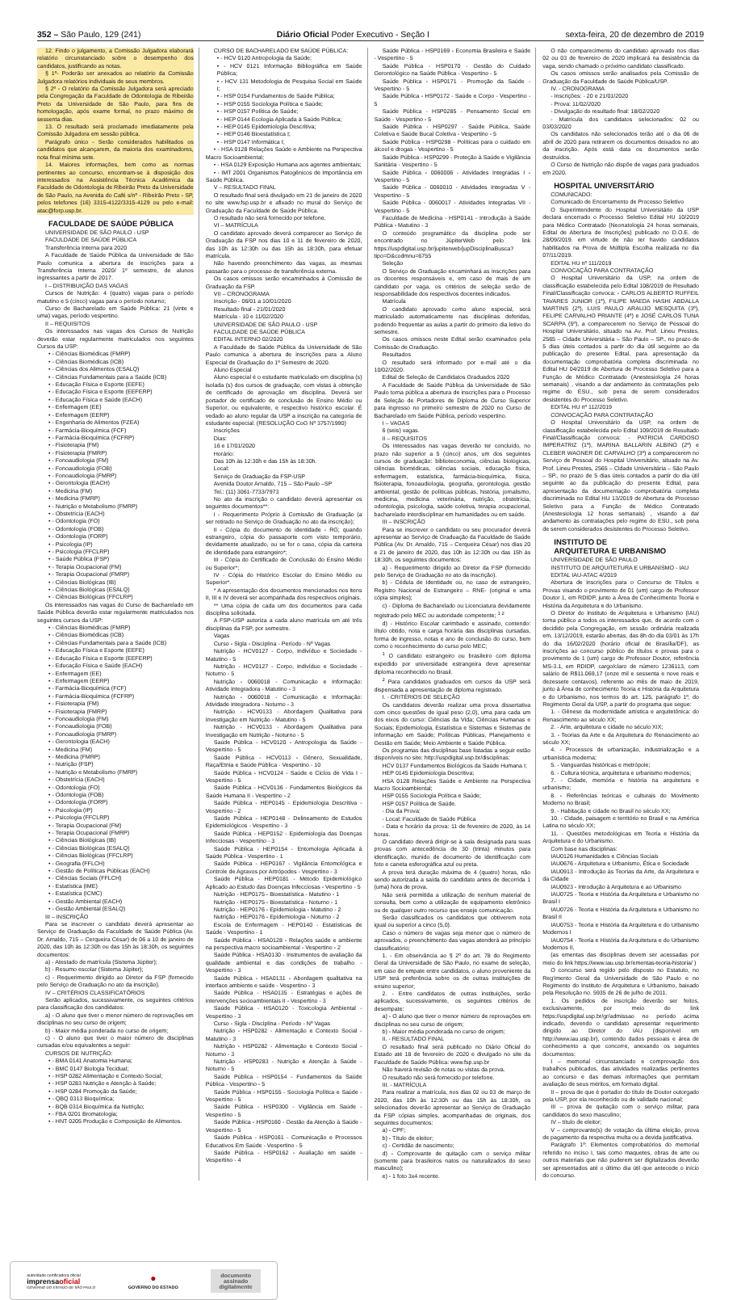352 – São Paulo, 129 (241) Diário Oficial Poder Executivo - Seção I sexta-feira, 20 de dezembro de 2019
12. Findo o julgamento, a Comissão Julgadora elaborará relatório circunstanciado sobre o desempenho dos candidatos, justificando as notas.
§ 1º- Poderão ser anexados ao relatório da Comissão Julgadora relatórios individuais de seus membros.
§ 2º - O relatório da Comissão Julgadora será apreciado pela Congregação da Faculdade de Odontologia de Ribeirão Preto da Universidade de São Paulo, para fins de homologação, após exame formal, no prazo máximo de sessenta dias.
13. O resultado será proclamado imediatamente pela Comissão Julgadora em sessão pública.
Parágrafo único - Serão considerados habilitados os candidatos que alcançarem, da maioria dos examinadores, nota final mínima sete.
14. Maiores informações, bem como as normas pertinentes ao concurso, encontram-se à disposição dos interessados na Assistência Técnica Acadêmica da Faculdade de Odontologia de Ribeirão Preto da Universidade de São Paulo, na Avenida do Café s/nº - Ribeirão Preto - SP, pelos telefones (16) 3315-4122/3315-4129 ou pelo e-mail: atac@forp.usp.br.
FACULDADE DE SAÚDE PÚBLICA
UNIVERSIDADE DE SÃO PAULO - USP
FACULDADE DE SAÚDE PÚBLICA
Transferência Interna para 2020
A Faculdade de Saúde Pública da Universidade de São Paulo comunica a abertura de inscrições para a Transferência Interna 2020/ 1º semestre, de alunos ingressantes a partir de 2017.
I – DISTRIBUIÇÃO DAS VAGAS
Cursos de Nutrição: 4 (quatro) vagas para o período matutino e 5 (cinco) vagas para o período noturno;
Curso de Bacharelado em Saúde Pública: 21 (vinte e uma) vagas, período vespertino.
II – REQUISITOS
Os interessados nas vagas dos Cursos de Nutrição deverão estar regularmente matriculados nos seguintes Cursos da USP:
• - Ciências Biomédicas (FMRP)
• - Ciências Biomédicas (ICB)
• - Ciências dos Alimentos (ESALQ)
• - Ciências Fundamentais para a Saúde (ICB)
• - Educação Física e Esporte (EEFE)
• - Educação Física e Esporte (EEFERP)
• - Educação Física e Saúde (EACH)
• - Enfermagem (EE)
• - Enfermagem (EERP)
• - Engenharia de Alimentos (FZEA)
• - Farmácia-Bioquímica (FCF)
• - Farmácia-Bioquímica (FCFRP)
• - Fisioterapia (FM)
• - Fisioterapia (FMRP)
• - Fonoaudiologia (FM)
• - Fonoaudiologia (FOB)
• - Fonoaudiologia (FMRP)
• - Gerontologia (EACH)
• - Medicina (FM)
• - Medicina (FMRP)
• - Nutrição e Metabolismo (FMRP)
• - Obstetrícia (EACH)
• - Odontologia (FO)
• - Odontologia (FOB)
• - Odontologia (FORP)
• - Psicologia (IP)
• - Psicologia (FFCLRP)
• - Saúde Pública (FSP)
• - Terapia Ocupacional (FM)
• - Terapia Ocupacional (FMRP)
• - Ciências Biológicas (IB)
• - Ciências Biológicas (ESALQ)
• - Ciências Biológicas (FFCLRP)
Os interessados nas vagas do Curso de Bacharelado em Saúde Pública deverão estar regularmente matriculados nos seguintes cursos da USP:
• - Ciências Biomédicas (FMRP)
• - Ciências Biomédicas (ICB)
• - Ciências Fundamentais para a Saúde (ICB)
• - Educação Física e Esporte (EEFE)
• - Educação Física e Esporte (EEFERP)
• - Educação Física e Saúde (EACH)
• - Enfermagem (EE)
• - Enfermagem (EERP)
• - Farmácia-Bioquímica (FCF)
• - Farmácia-Bioquímica (FCFRP)
• - Fisioterapia (FM)
• - Fisioterapia (FMRP)
• - Fonoaudiologia (FM)
• - Fonoaudiologia (FOB)
• - Fonoaudiologia (FMRP)
• - Gerontologia (EACH)
• - Medicina (FM)
• - Medicina (FMRP)
• - Nutrição (FSP)
• - Nutrição e Metabolismo (FMRP)
• - Obstetrícia (EACH)
• - Odontologia (FO)
• - Odontologia (FOB)
• - Odontologia (FORP)
• - Psicologia (IP)
• - Psicologia (FFCLRP)
• - Terapia Ocupacional (FM)
• - Terapia Ocupacional (FMRP)
• - Ciências Biológicas (IB)
• - Ciências Biológicas (ESALQ)
• - Ciências Biológicas (FFCLRP)
• - Geografia (FFLCH)
• - Gestão de Políticas Públicas (EACH)
• - Ciências Sociais (FFLCH)
• - Estatística (IME)
• - Estatística (ICMC)
• - Gestão Ambiental (EACH)
• - Gestão Ambiental (ESALQ)
III – INSCRIÇÃO
Para se inscrever o candidato deverá apresentar ao Serviço de Graduação da Faculdade de Saúde Pública (Av. Dr. Arnaldo, 715 – Cerqueira César) de 06 a 10 de janeiro de 2020, das 10h às 12:30h ou das 15h às 18:30h, os seguintes documentos:
a) - Atestado de matrícula (Sistema Júpiter);
b) - Resumo escolar (Sistema Júpiter);
c) - Requerimento dirigido ao Diretor da FSP (fornecido pelo Serviço de Graduação no ato da inscrição).
IV – CRITÉRIOS CLASSIFICATÓRIOS
Serão aplicados, sucessivamente, os seguintes critérios para classificação dos candidatos:
a) - O aluno que tiver o menor número de reprovações em disciplinas no seu curso de origem;
b) - Maior média ponderada no curso de origem;
c) - O aluno que tiver o maior número de disciplinas cursadas e/ou equivalentes a seguir:
CURSOS DE NUTRIÇÃO:
• - BMA 0141 Anatomia Humana;
• - BMC 0147 Biologia Tecidual;
• - HSP 0282 Alimentação e Contexto Social;
• - HSP 0283 Nutrição e Atenção à Saúde;
• - HSP 0284 Promoção da Saúde;
• - QBQ 0313 Bioquímica;
• - BQB 0314 Bioquímica da Nutrição;
• - FBA 0201 Bromatologia;
• - HNT 0205 Produção e Composição de Alimentos.
CURSO DE BACHARELADO EM SAÚDE PÚBLICA:
• - HCV 0120 Antropologia da Saúde;
• - HCV 0121 Informação Bibliográfica em Saúde Pública;
• - HCV 131 Metodologia de Pesquisa Social em Saúde I;
• - HSP 0154 Fundamentos de Saúde Pública;
• - HSP 0155 Sociologia Política e Saúde;
• - HSP 0157 Política de Saúde;
• - HEP 0144 Ecologia Aplicada à Saúde Pública;
• - HEP 0145 Epidemiologia Descritiva;
• - HEP 0146 Bioestatística I;
• - HSP 0147 Informática I;
• - HSA 0128 Relações Saúde e Ambiente na Perspectiva Macro Socioambiental;
• - HSA 0129 Exposição Humana aos agentes ambientais;
• - IMT 2001 Organismos Patogênicos de Importância em Saúde Pública.
V – RESULTADO FINAL
O resultado final será divulgado em 21 de janeiro de 2020 no site www.fsp.usp.br e afixado no mural do Serviço de Graduação da Faculdade de Saúde Pública.
O resultado não será fornecido por telefone.
VI – MATRÍCULA
O candidato aprovado deverá comparecer ao Serviço de Graduação da FSP nos dias 10 e 11 de fevereiro de 2020, das 10h às 12:30h ou das 15h às 18:30h, para efetuar matrícula.
Não havendo preenchimento das vagas, as mesmas passarão para o processo de transferência externa.
Os casos omissos serão encaminhados à Comissão de Graduação da FSP.
VII – CRONOGRAMA
Inscrição - 06/01 a 10/01/2020
Resultado final - 21/01/2020
Matrícula - 10 e 11/02/2020
UNIVERSIDADE DE SÃO PAULO - USP
FACULDADE DE SAÚDE PÚBLICA
EDITAL INTERNO 02/2020
A Faculdade de Saúde Pública da Universidade de São Paulo comunica a abertura de inscrições para a Aluno Especial de Graduação do 1º Semestre de 2020.
Aluno Especial
Aluno especial é o estudante matriculado em disciplina (s) isolada (s) dos cursos de graduação, com vistas à obtenção de certificado de aprovação em disciplina. Deverá ser portador de certificado de conclusão de Ensino Médio ou Superior, ou equivalente, e respectivo histórico escolar. É vedado ao aluno regular da USP a inscrição na categoria de estudante especial. (RESOLUÇÃO CoG Nº 3757/1990)
Inscrições
Dias:
16 e 17/01/2020
Horário:
Das 10h às 12:30h e das 15h às 18:30h.
Local:
Serviço de Graduação da FSP-USP
Avenida Doutor Arnaldo, 715 – São Paulo –SP
Tel.: (11) 3061-7733/7973
No ato da inscrição o candidato deverá apresentar os seguintes documentos**:
I - Requerimento Próprio à Comissão de Graduação (a ser retirado no Serviço de Graduação no ato da inscrição);
II - Cópia do documento de identidade - RG; quando estrangeiro, cópia do passaporte com visto temporário, devidamente atualizado, ou se for o caso, cópia da carteira de identidade para estrangeiro*;
III - Cópia do Certificado de Conclusão do Ensino Médio ou Superior*;
IV - Cópia do Histórico Escolar do Ensino Médio ou Superior*.
* A apresentação dos documentos mencionados nos itens II, III e IV deverá ser acompanhada dos respectivos originais.
** Uma cópia de cada um dos documentos para cada disciplina solicitada.
A FSP-USP autoriza a cada aluno matrícula em até três disciplinas da FSP, por semestre.
Vagas
Curso - Sigla - Disciplina - Período - Nº Vagas
Nutrição - HCV0127 - Corpo, Indivíduo e Sociedade - Matutino - 5
Nutrição - HCV0127 - Corpo, Indivíduo e Sociedade - Noturno - 5
Nutrição - 0060018 - Comunicação e Informação: Atividade Integradora - Matutino - 3
Nutrição - 0060018 - Comunicação e Informação: Atividade Integradora - Noturno - 3
Nutrição - HCV0133 - Abordagem Qualitativa para Investigação em Nutrição - Matutino - 5
Nutrição - HCV0133 - Abordagem Qualitativa para Investigação em Nutrição - Noturno - 5
Saúde Pública - HCV0120 - Antropologia da Saúde - Vespertino - 5
Saúde Pública - HCV0113 - Gênero, Sexualidade, Raça/Etnia e Saúde Pública - Vespertino - 10
Saúde Pública - HCV0124 - Saúde e Ciclos de Vida I - Vespertino - 5
Saúde Pública - HCV0136 - Fundamentos Biológicos da Saúde Humana II - Vespertino - 2
Saúde Pública - HEP0145 - Epidemiologia Descritiva - Vespertino - 2
Saúde Pública - HEP0148 - Delineamento de Estudos Epidemiológicos - Vespertino - 3
Saúde Pública - HEP0152 - Epidemiologia das Doenças Infecciosas - Vespertino - 3
Saúde Pública - HEP0154 - Entomologia Aplicada à Saúde Pública - Vespertino - 1
Saúde Pública - HEP0167 - Vigilância Entomológica e Controle de Agravos por Artrópodes - Vespertino - 3
Saúde Pública - HEP0181 - Método Epidemiológico Aplicado ao Estudo das Doenças Infecciosas - Vespertino - 5
Nutrição - HEP0175 - Bioestatística - Matutino - 1
Nutrição - HEP0175 - Bioestatística - Noturno - 1
Nutrição - HEP0176 - Epidemiologia - Matutino - 2
Nutrição - HEP0176 - Epidemiologia - Noturno - 2
Escola de Enfermagem - HEP0140 - Estatísticas de Saúde - Vespertino - 1
Saúde Pública - HSA0128 - Relações saúde e ambiente na perspectiva macro socioambiental - Vespertino - 2
Saúde Pública - HSA0130 - Instrumentos de avaliação da qualidade ambiental e das condições de trabalho - Vespertino - 3
Saúde Pública - HSA0131 - Abordagem qualitativa na interface ambiente e saúde - Vespertino - 3
Saúde Pública - HSA0135 - Estratégias e ações de intervenções socioambientais II - Vespertino - 3
Saúde Pública - HSA0120 - Toxicologia Ambiental - Vespertino - 3
Curso - Sigla - Disciplina - Período - Nº Vagas
Nutrição - HSP0282 - Alimentação e Contexto Social - Matutino - 3
Nutrição - HSP0282 - Alimentação e Contexto Social - Noturno - 3
Nutrição - HSP0283 - Nutrição e Atenção à Saúde - Noturno - 5
Saúde Pública - HSP0154 - Fundamentos da Saúde Pública - Vespertino - 5
Saúde Pública - HSP0155 - Sociologia Política e Saúde - Vespertino - 5
Saúde Pública - HSP0300 - Vigilância em Saúde - Vespertino - 5
Saúde Pública - HSP0160 - Gestão da Atenção à Saúde - Vespertino - 5
Saúde Pública - HSP0161 - Comunicação e Processos Educativos Em Saúde - Vespertino - 5
Saúde Pública - HSP0162 - Avaliação em saúde - Vespertino - 4
Saúde Pública - HSP0169 - Economia Brasileira e Saúde - Vespertino - 5
Saúde Pública - HSP0170 - Gestão do Cuidado Gerontológico na Saúde Pública - Vespertino - 5
Saúde Pública - HSP0171 - Promoção da Saúde - Vespertino - 5
Saúde Pública - HSP0172 - Saúde e Corpo - Vespertino - 5
Saúde Pública - HSP0285 - Pensamento Social em Saúde - Vespertino - 5
Saúde Pública - HSP0297 - Saúde Pública, Saúde Coletiva e Saúde Bucal Coletiva - Vespertino - 5
Saúde Pública - HSP0298 - Políticas para o cuidado em álcool e drogas - Vespertino - 5
Saúde Pública - HSP0299 - Proteção à Saúde e Vigilância Sanitária - Vespertino - 5
Saúde Pública - 0060006 - Atividades Integradas I - Vespertino - 5
Saúde Pública - 0060010 - Atividades Integradas V - Vespertino - 5
Saúde Pública - 0060017 - Atividades Integradas VII - Vespertino - 5
Faculdade de Medicina - HSP0141 - Introdução à Saúde Pública - Matutino - 3
O conteúdo programático da disciplina pode ser encontrado no JúpiterWeb pelo link https://uspdigital.usp.br/jupiterweb/jupDisciplinaBusca?tipo=D&codmnu=6755
Seleção
O Serviço de Graduação encaminhará as inscrições para os docentes responsáveis e, em caso de mais de um candidato por vaga, os critérios de seleção serão de responsabilidade dos respectivos docentes indicados.
Matrícula
O candidato aprovado como aluno especial, será matriculado automaticamente nas disciplinas deferidas, podendo frequentar as aulas a partir do primeiro dia letivo do semestre.
Os casos omissos neste Edital serão examinados pela Comissão de Graduação.
Resultados
O resultado será informado por e-mail até o dia 10/02/2020.
Edital de Seleção de Candidatos Graduados 2020
A Faculdade de Saúde Pública da Universidade de São Paulo torna pública a abertura de inscrições para o Processo de Seleção de Portadores de Diploma de Curso Superior para ingresso no primeiro semestre de 2020 no Curso de Bacharelado em Saúde Pública, período vespertino.
I – VAGAS
6 (seis) vagas.
II – REQUISITOS
Os interessados nas vagas deverão ter concluído, no prazo não superior a 5 (cinco) anos, um dos seguintes cursos de graduação: biblioteconomia, ciências biológicas, ciências biomédicas, ciências sociais, educação física, enfermagem, estatística, farmácia-bioquímica, física, fisioterapia, fonoaudiologia, geografia, gerontologia, gestão ambiental, gestão de políticas públicas, história, jornalismo, medicina, medicina veterinária, nutrição, obstetrícia, odontologia, psicologia, saúde coletiva, terapia ocupacional, bacharelado interdisciplinar em humanidades ou em saúde.
III – INSCRIÇÃO
Para se inscrever o candidato ou seu procurador deverá apresentar ao Serviço de Graduação da Faculdade de Saúde Pública (Av. Dr. Arnaldo, 715 – Cerqueira César) nos dias 20 e 21 de janeiro de 2020, das 10h às 12:30h ou das 15h às 18:30h, os seguintes documentos:
a) - Requerimento dirigido ao Diretor da FSP (fornecido pelo Serviço de Graduação no ato da inscrição).
b) - Cédula de Identidade ou, no caso de estrangeiro, Registro Nacional de Estrangeiro – RNE- (original e uma cópia simples);
c) - Diploma de Bacharelado ou Licenciatura devidamente registrado pelo MEC ou autoridade competente; <sup>1 2</sup>
d) - Histórico Escolar carimbado e assinado, contendo: título obtido, nota e carga horária das disciplinas cursadas, forma de ingresso, notas e ano de conclusão do curso, bem como o reconhecimento do curso pelo MEC;
<sup>1</sup> O candidato estrangeiro ou brasileiro com diploma expedido por universidade estrangeira deve apresentar diploma reconhecido no Brasil.
<sup>2</sup> Para candidatos graduados em cursos da USP será dispensada a apresentação de diploma registrado.
I. - CRITÉRIOS DE SELEÇÃO
Os candidatos deverão realizar uma prova dissertativa com cinco questões de igual peso (2,0), uma para cada um dos eixos do curso: Ciências da Vida; Ciências Humanas e Sociais; Epidemiologia, Estatística e Sistemas e Sistemas de Informação em Saúde; Políticas Públicas, Planejamento e Gestão em Saúde; Meio Ambiente e Saúde Pública.
Os programas das disciplinas base listadas a seguir estão disponíveis no site: http://uspdigital.usp.br/disciplinas:
HCV 0137 Fundamentos Biológicos da Saúde Humana I;
HEP 0145 Epidemiologia Descritiva;
HSA 0128 Relações Saúde e Ambiente na Perspectiva Macro Socioambiental;
HSP 0155 Sociologia Política e Saúde;
HSP 0157 Política de Saúde.
- Dia da Prova:
- Local: Faculdade de Saúde Pública
- Data e horário da prova: 11 de fevereiro de 2020, às 14 horas.
O candidato deverá dirigir-se à sala designada para suas provas com antecedência de 30 (trinta) minutos para identificação, munido de documento de identificação com foto e caneta esferográfica azul ou preta.
A prova terá duração máxima de 4 (quatro) horas, não sendo autorizada a saída do candidato antes de decorrida 1 (uma) hora de prova.
Não será permitida a utilização de nenhum material de consulta, bem como a utilização de equipamento eletrônico ou de qualquer outro recurso que enseje comunicação.
Serão classificados os candidatos que obtiverem nota igual ou superior a cinco (5,0).
Caso o número de vagas seja menor que o número de aprovados, o preenchimento das vagas atenderá ao princípio classificatório;
1. - Em observância ao § 2º do art. 78 do Regimento Geral da Universidade de São Paulo, no exame de seleção, em caso de empate entre candidatos, o aluno proveniente da USP terá preferência sobre os de outras instituições de ensino superior;
2. - Entre candidatos de outras instituições, serão aplicados, sucessivamente, os seguintes critérios de desempate:
a) - O aluno que tiver o menor número de reprovações em disciplinas no seu curso de origem;
b) - Maior média ponderada no curso de origem;
II. - RESULTADO FINAL
O resultado final será publicado no Diário Oficial do Estado até 18 de fevereiro de 2020 e divulgado no site da Faculdade de Saúde Pública: www.fsp.usp.br
Não haverá revisão de notas ou vistas da prova.
O resultado não será fornecido por telefone.
III. - MATRÍCULA
Para realizar a matrícula, nos dias 02 ou 03 de março de 2020, das 10h às 12:30h ou das 15h às 18:30h, os selecionados deverão apresentar ao Serviço de Graduação da FSP cópias simples, acompanhadas de originais, dos seguintes documentos:
a) - CPF;
b) - Título de eleitor;
c) - Certidão de nascimento;
d) - Comprovante de quitação com o serviço militar (somente para brasileiros natos ou naturalizados do sexo masculino);
e) - 1 foto 3x4 recente.
O não comparecimento do candidato aprovado nos dias 02 ou 03 de fevereiro de 2020 implicará na desistência da vaga, sendo chamado o próximo candidato classificado.
Os casos omissos serão analisados pela Comissão de Graduação da Faculdade de Saúde Pública/USP.
IV. - CRONOGRAMA
- Inscrições: - 20 e 21/01/2020
- Prova: 11/02/2020
- Divulgação do resultado final: 18/02/2020
- Matrícula dos candidatos selecionados: 02 ou 03/03/2020
Os candidatos não selecionados terão até o dia 06 de abril de 2020 para retirarem os documentos deixados no ato da inscrição. Após está data os documentos serão destruídos.
O Curso de Nutrição não dispõe de vagas para graduados em 2020.
HOSPITAL UNIVERSITÁRIO
COMUNICADO:
Comunicado de Encerramento de Processo Seletivo
O Superintendente do Hospital Universitário da USP declara encerrado o Processo Seletivo Edital HU 10/2019 para Médico Contratado (Neonatologia 24 horas semanais, Edital de Abertura de Inscrições) publicado no D.O.E. de 28/09/2019. em virtude de não ter havido candidatos habilitados na Prova de Múltipla Escolha realizada no dia 07/11/2019.
EDITAL HU nº 111/2019
CONVOCAÇÃO PARA CONTRATAÇÃO
O Hospital Universitário da USP, na ordem de classificação estabelecida pelo Edital 108/2019 de Resultado Final/Classificação convoca: - CARLOS ALBERTO RUFFEIL TAVARES JUNIOR (1º), FILIPE MAEDA HASHI ABDALLA MARTINS (2º), LUIS PAULO ARAUJO MESQUITA (3º), FELIPE CARVALHO PRIANTE (4º) e JOSÉ CARLOS TUNA SCARPA (5º), a comparecerem no Serviço de Pessoal do Hospital Universitário, situado na Av. Prof. Lineu Prestes, 2565 – Cidade Universitária – São Paulo – SP., no prazo de 5 dias úteis contados a partir do dia útil seguinte ao da publicação do presente Edital, para apresentação da documentação comprobatória completa discriminada no Edital HU 04/2019 de Abertura de Processo Seletivo para a Função de Médico Contratado (Anestesiologia 24 horas semanais) , visando a dar andamento às contratações pelo regime do ESU., sob pena de serem considerados desistentes do Processo Seletivo.
EDITAL HU nº 112/2019
CONVOCAÇÃO PARA CONTRATAÇÃO
O Hospital Universitário da USP, na ordem de classificação estabelecida pelo Edital 109/2019 de Resultado Final/Classificação convoca: - PATRICIA CARDOSO IMPERATRIZ (1º), MARINA BALLARIN ALBINO (2º) e CLEBER WAGNER DE CARVALHO (3º) a comparecerem no Serviço de Pessoal do Hospital Universitário, situado na Av. Prof. Lineu Prestes, 2565 – Cidade Universitária – São Paulo – SP., no prazo de 5 dias úteis contados a partir do dia útil seguinte ao da publicação do presente Edital, para apresentação da documentação comprobatória completa discriminada no Edital HU 13/2019 de Abertura de Processo Seletivo para a Função de Médico Contratado (Anestesiologia 12 horas semanais) , visando a dar andamento às contratações pelo regime do ESU., sob pena de serem considerados desistentes do Processo Seletivo.
INSTITUTO DE
ARQUITETURA E URBANISMO
UNIVERSIDADE DE SÃO PAULO
INSTITUTO DE ARQUITETURA E URBANISMO - IAU
EDITAL IAU-ATAC 4/2019
Abertura de inscrições para o Concurso de Títulos e Provas visando o provimento de 01 (um) cargo de Professor Doutor 1, em RDIDP, junto a Área de Conhecimento Teoria e História da Arquitetura e do Urbanismo.
O Diretor do Instituto de Arquitetura e Urbanismo (IAU) torna público a todos os interessados que, de acordo com o decidido pela Congregação, em sessão ordinária realizada em, 13/12/2019, estarão abertas, das 8h do dia 03/01 às 17h do dia 16/02/2020 (horário oficial de Brasília/DF), as inscrições ao concurso público de títulos e provas para o provimento de 1 (um) cargo de Professor Doutor, referência MS-3.1, em RDIDP, cargo/claro de número 1236113, com salário de R$11.069,17 (onze mil e sessenta e nove reais e dezessete centavos), referente ao mês de maio de 2019, junto à Área de conhecimento Teoria e História da Arquitetura e do Urbanismo, nos termos do art. 125, parágrafo 1º, do Regimento Geral da USP, a partir do programa que segue:
1. - Gênese da modernidade artística e arquitetônica: do Renascimento ao século XX;
2. - Arte, arquitetura e cidade no século XIX;
3. - Teorias da Arte e da Arquitetura do Renascimento ao século XX;
4. - Processos de urbanização, industrialização e a urbanística moderna;
5. - Vanguardas históricas e metrópole;
6. - Cultura técnica, arquitetura e urbanismo modernos;
7. - Cidade, memória e história na arquitetura e urbanismo;
8. - Referências teóricas e culturais do Movimento Moderno no Brasil;
9. - Habitação e cidade no Brasil no século XX;
10. - Cidade, paisagem e território no Brasil e na América Latina no século XX;
11. - Questões metodológicas em Teoria e História da Arquitetura e do Urbanismo.
Com base nas disciplinas:
IAU0126 Humanidades e Ciências Sociais
IAU0676 - Arquitetura e Urbanismo, Ética e Sociedade
IAU0913 - Introdução às Teorias da Arte, da Arquitetura e da Cidade
IAU0923 - Introdução à Arquitetura e ao Urbanismo
IAU0725 - Teoria e História da Arquitetura e Urbanismo no Brasil I
IAU0726 - Teoria e História da Arquitetura e Urbanismo no Brasil II
IAU0753 - Teoria e História da Arquitetura e do Urbanismo Modernos I
IAU0754 - Teoria e História da Arquitetura e do Urbanismo Modernos II,
(as ementas das disciplinas devem ser acessadas por meio do link https://www.iau.usp.br/ementas-teoria-historia/ )
O concurso será regido pelo disposto no Estatuto, no Reg'imento Geral da Universidade de São Paulo e no Regimento do Instituto de Arquitetura e Urbanismo, baixado pela Resolução no. 5935 de 26 de julho de 2011.
1. Os pedidos de inscrição deverão ser feitos, exclusivamente, por meio do link https://uspdigital.usp.br/gr/admissao no período acima indicado, devendo o candidato apresentar requerimento dirigido ao Diretor do IAU (disponível em http://www.iau.usp.br), contendo dados pessoais e área de conhecimento a que concorre, anexando os seguintes documentos:
I – memorial circunstanciado e comprovação dos trabalhos publicados, das atividades realizadas pertinentes ao concurso e das demais informações que permitam avaliação de seus méritos, em formato digital.
II – prova de que é portador do título de Doutor outorgado pela USP, por ela reconhecido ou de validade nacional;
III – prova de quitação com o serviço militar, para candidatos do sexo masculino;
IV – título de eleitor;
V – comprovante(s) de votação da última eleição, prova de pagamento da respectiva multa ou a devida justificativa.
Parágrafo 1º: Elementos comprobatórios do memorial referido no inciso I, tais como maquetes, obras de arte ou outros materiais que não puderem ser digitalizados deverão ser apresentados até o último dia útil que antecede o início do concurso.
autoridade certificadora oficial
imprensaoficial
GOVERNO DO ESTADO DE SÃO PAULO
●
GOVERNO DO ESTADO
documento
assinado
digitalmente